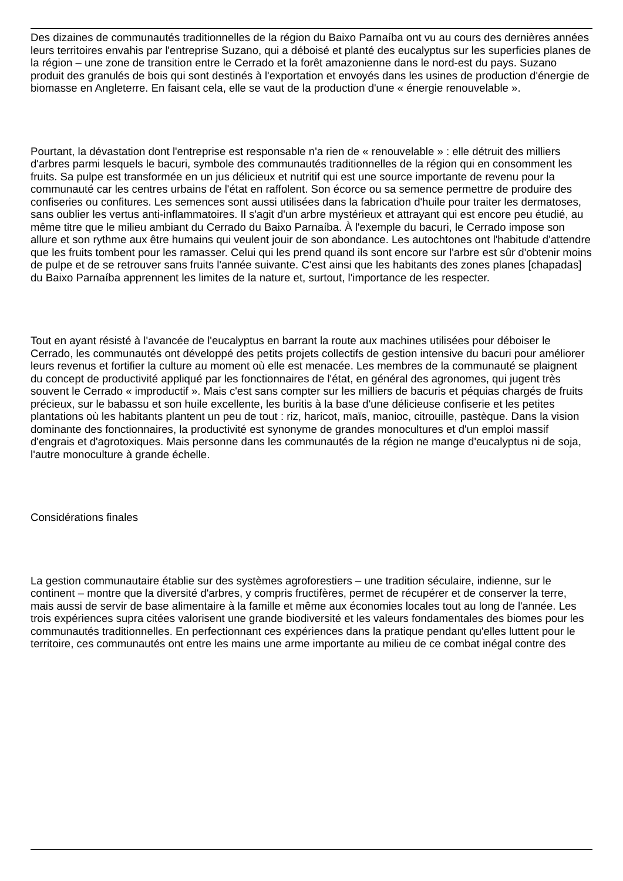Des dizaines de communautés traditionnelles de la région du Baixo Parnaíba ont vu au cours des dernières années leurs territoires envahis par l'entreprise Suzano, qui a déboisé et planté des eucalyptus sur les superficies planes de la région – une zone de transition entre le Cerrado et la forêt amazonienne dans le nord-est du pays. Suzano produit des granulés de bois qui sont destinés à l'exportation et envoyés dans les usines de production d'énergie de biomasse en Angleterre. En faisant cela, elle se vaut de la production d'une « énergie renouvelable ».
Pourtant, la dévastation dont l'entreprise est responsable n'a rien de « renouvelable » : elle détruit des milliers d'arbres parmi lesquels le bacuri, symbole des communautés traditionnelles de la région qui en consomment les fruits. Sa pulpe est transformée en un jus délicieux et nutritif qui est une source importante de revenu pour la communauté car les centres urbains de l'état en raffolent. Son écorce ou sa semence permettre de produire des confiseries ou confitures. Les semences sont aussi utilisées dans la fabrication d'huile pour traiter les dermatoses, sans oublier les vertus anti-inflammatoires. Il s'agit d'un arbre mystérieux et attrayant qui est encore peu étudié, au même titre que le milieu ambiant du Cerrado du Baixo Parnaíba. À l'exemple du bacuri, le Cerrado impose son allure et son rythme aux être humains qui veulent jouir de son abondance. Les autochtones ont l'habitude d'attendre que les fruits tombent pour les ramasser. Celui qui les prend quand ils sont encore sur l'arbre est sûr d'obtenir moins de pulpe et de se retrouver sans fruits l'année suivante. C'est ainsi que les habitants des zones planes [chapadas] du Baixo Parnaíba apprennent les limites de la nature et, surtout, l'importance de les respecter.
Tout en ayant résisté à l'avancée de l'eucalyptus en barrant la route aux machines utilisées pour déboiser le Cerrado, les communautés ont développé des petits projets collectifs de gestion intensive du bacuri pour améliorer leurs revenus et fortifier la culture au moment où elle est menacée. Les membres de la communauté se plaignent du concept de productivité appliqué par les fonctionnaires de l'état, en général des agronomes, qui jugent très souvent le Cerrado « improductif ». Mais c'est sans compter sur les milliers de bacuris et péquias chargés de fruits précieux, sur le babassu et son huile excellente, les buritis à la base d'une délicieuse confiserie et les petites plantations où les habitants plantent un peu de tout : riz, haricot, maïs, manioc, citrouille, pastèque. Dans la vision dominante des fonctionnaires, la productivité est synonyme de grandes monocultures et d'un emploi massif d'engrais et d'agrotoxiques. Mais personne dans les communautés de la région ne mange d'eucalyptus ni de soja, l'autre monoculture à grande échelle.
Considérations finales
La gestion communautaire établie sur des systèmes agroforestiers – une tradition séculaire, indienne, sur le continent – montre que la diversité d'arbres, y compris fructifères, permet de récupérer et de conserver la terre, mais aussi de servir de base alimentaire à la famille et même aux économies locales tout au long de l'année. Les trois expériences supra citées valorisent une grande biodiversité et les valeurs fondamentales des biomes pour les communautés traditionnelles. En perfectionnant ces expériences dans la pratique pendant qu'elles luttent pour le territoire, ces communautés ont entre les mains une arme importante au milieu de ce combat inégal contre des